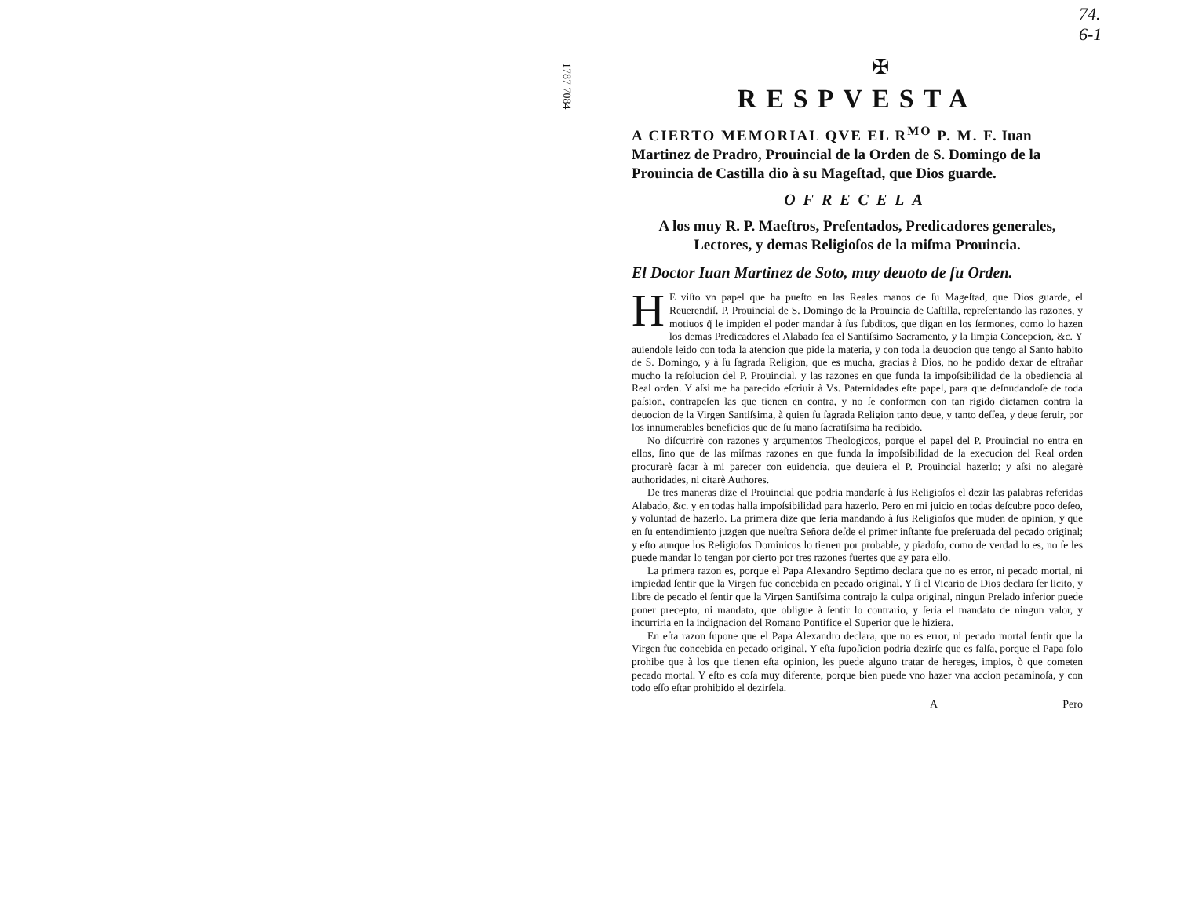1787 7084
74.
6-1
✠
RESPVESTA
A CIERTO MEMORIAL QVE EL R<sup>MO</sup> P. M. F. Iuan Martinez de Pradro, Prouincial de la Orden de S. Domingo de la Prouincia de Castilla dio à su Mageſtad, que Dios guarde.
OFRECELA
A los muy R. P. Maeſtros, Preſentados, Predicadores generales, Lectores, y demas Religioſos de la miſma Prouincia.
El Doctor Iuan Martinez de Soto, muy deuoto de ſu Orden.
HE viſto vn papel que ha pueſto en las Reales manos de ſu Mageſtad, que Dios guarde, el Reuerendiſ. P. Prouincial de S. Domingo de la Prouincia de Caſtilla, repreſentando las razones, y motiuos q̃ le impiden el poder mandar à ſus ſubditos, que digan en los ſermones, como lo hazen los demas Predicadores el Alabado ſea el Santiſsimo Sacramento, y la limpia Concepcion, &c. Y auiendole leido con toda la atencion que pide la materia, y con toda la deuocion que tengo al Santo habito de S. Domingo, y à ſu ſagrada Religion, que es mucha, gracias à Dios, no he podido dexar de eſtrañar mucho la reſolucion del P. Prouincial, y las razones en que funda la impoſsibilidad de la obediencia al Real orden. Y aſsi me ha parecido eſcriuir à Vs. Paternidades eſte papel, para que deſnudandoſe de toda paſsion, contrapeſen las que tienen en contra, y no ſe conformen con tan rigido dictamen contra la deuocion de la Virgen Santiſsima, à quien ſu ſagrada Religion tanto deue, y tanto deſſea, y deue ſeruir, por los innumerables beneficios que de ſu mano ſacratiſsima ha recibido.
No diſcurrirè con razones y argumentos Theologicos, porque el papel del P. Prouincial no entra en ellos, ſino que de las miſmas razones en que funda la impoſsibilidad de la execucion del Real orden procurarè ſacar à mi parecer con euidencia, que deuiera el P. Prouincial hazerlo; y aſsi no alegarè authoridades, ni citarè Authores.
De tres maneras dize el Prouincial que podria mandarſe à ſus Religioſos el dezir las palabras referidas Alabado, &c. y en todas halla impoſsibilidad para hazerlo. Pero en mi juicio en todas deſcubre poco deſeo, y voluntad de hazerlo. La primera dize que ſeria mandando à ſus Religioſos que muden de opinion, y que en ſu entendimiento juzgen que nueſtra Señora deſde el primer inſtante fue preſeruada del pecado original; y eſto aunque los Religioſos Dominicos lo tienen por probable, y piadoſo, como de verdad lo es, no ſe les puede mandar lo tengan por cierto por tres razones fuertes que ay para ello.
La primera razon es, porque el Papa Alexandro Septimo declara que no es error, ni pecado mortal, ni impiedad ſentir que la Virgen fue concebida en pecado original. Y ſi el Vicario de Dios declara ſer licito, y libre de pecado el ſentir que la Virgen Santiſsima contrajo la culpa original, ningun Prelado inferior puede poner precepto, ni mandato, que obligue à ſentir lo contrario, y ſeria el mandato de ningun valor, y incurriria en la indignacion del Romano Pontifice el Superior que le hiziera.
En eſta razon ſupone que el Papa Alexandro declara, que no es error, ni pecado mortal ſentir que la Virgen fue concebida en pecado original. Y eſta ſupoſicion podria dezirſe que es falſa, porque el Papa ſolo prohibe que à los que tienen eſta opinion, les puede alguno tratar de hereges, impios, ò que cometen pecado mortal. Y eſto es coſa muy diferente, porque bien puede vno hazer vna accion pecaminoſa, y con todo eſſo eſtar prohibido el dezirſela.
A Pero